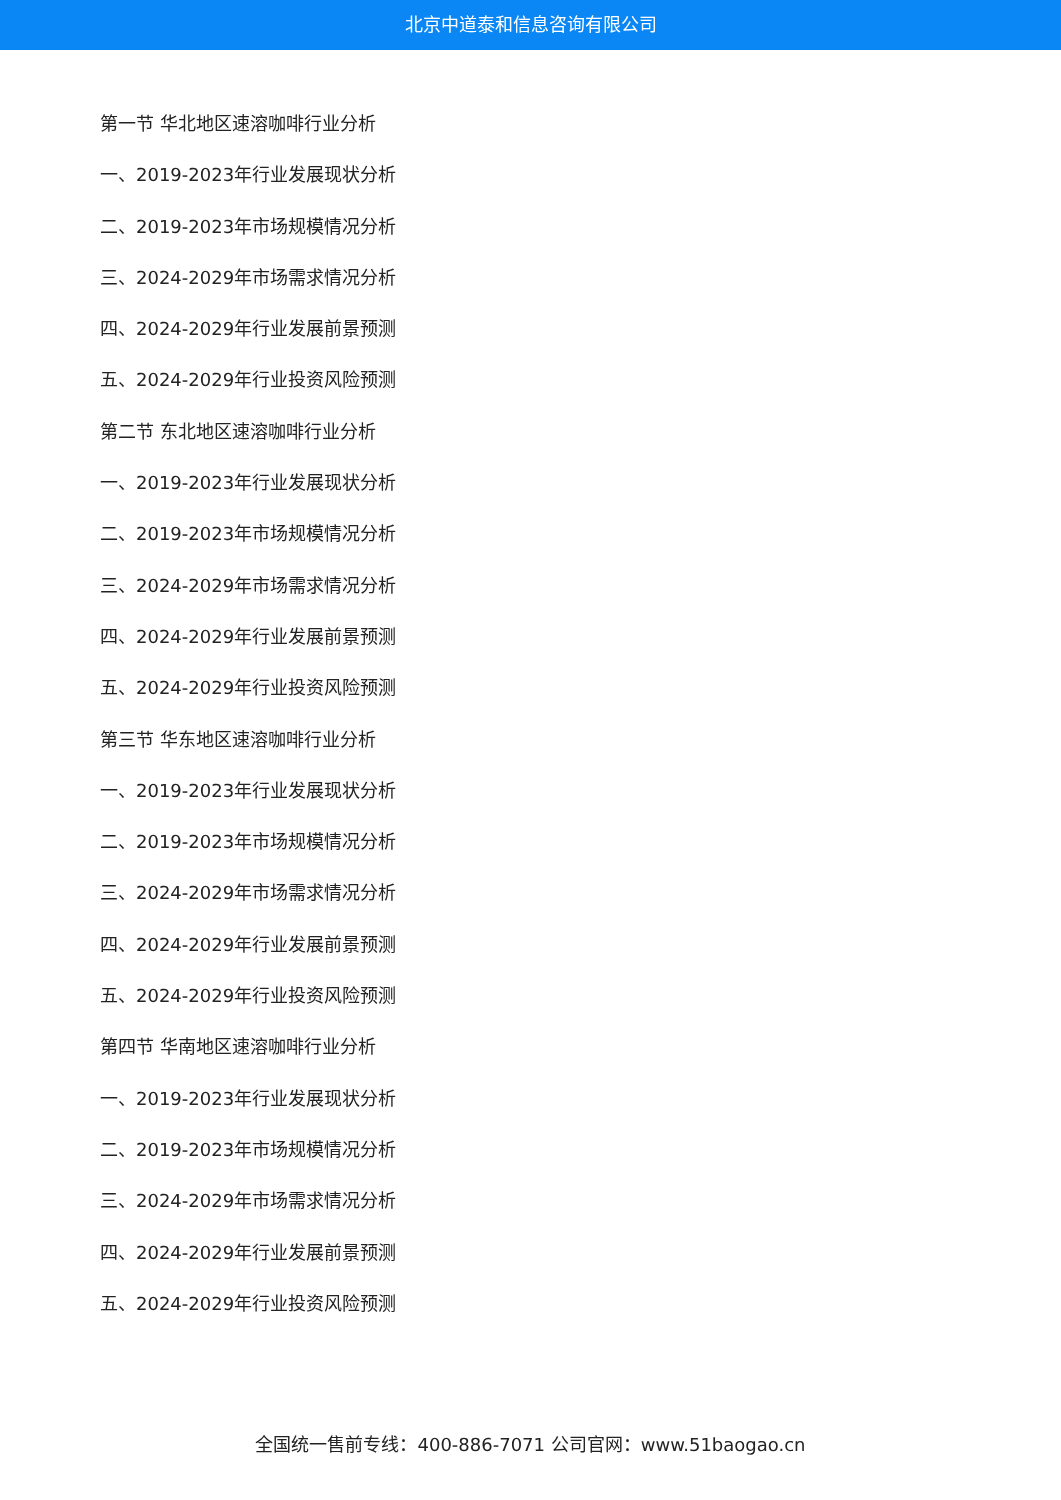北京中道泰和信息咨询有限公司
第一节 华北地区速溶咖啡行业分析
一、2019-2023年行业发展现状分析
二、2019-2023年市场规模情况分析
三、2024-2029年市场需求情况分析
四、2024-2029年行业发展前景预测
五、2024-2029年行业投资风险预测
第二节 东北地区速溶咖啡行业分析
一、2019-2023年行业发展现状分析
二、2019-2023年市场规模情况分析
三、2024-2029年市场需求情况分析
四、2024-2029年行业发展前景预测
五、2024-2029年行业投资风险预测
第三节 华东地区速溶咖啡行业分析
一、2019-2023年行业发展现状分析
二、2019-2023年市场规模情况分析
三、2024-2029年市场需求情况分析
四、2024-2029年行业发展前景预测
五、2024-2029年行业投资风险预测
第四节 华南地区速溶咖啡行业分析
一、2019-2023年行业发展现状分析
二、2019-2023年市场规模情况分析
三、2024-2029年市场需求情况分析
四、2024-2029年行业发展前景预测
五、2024-2029年行业投资风险预测
全国统一售前专线：400-886-7071 公司官网：www.51baogao.cn